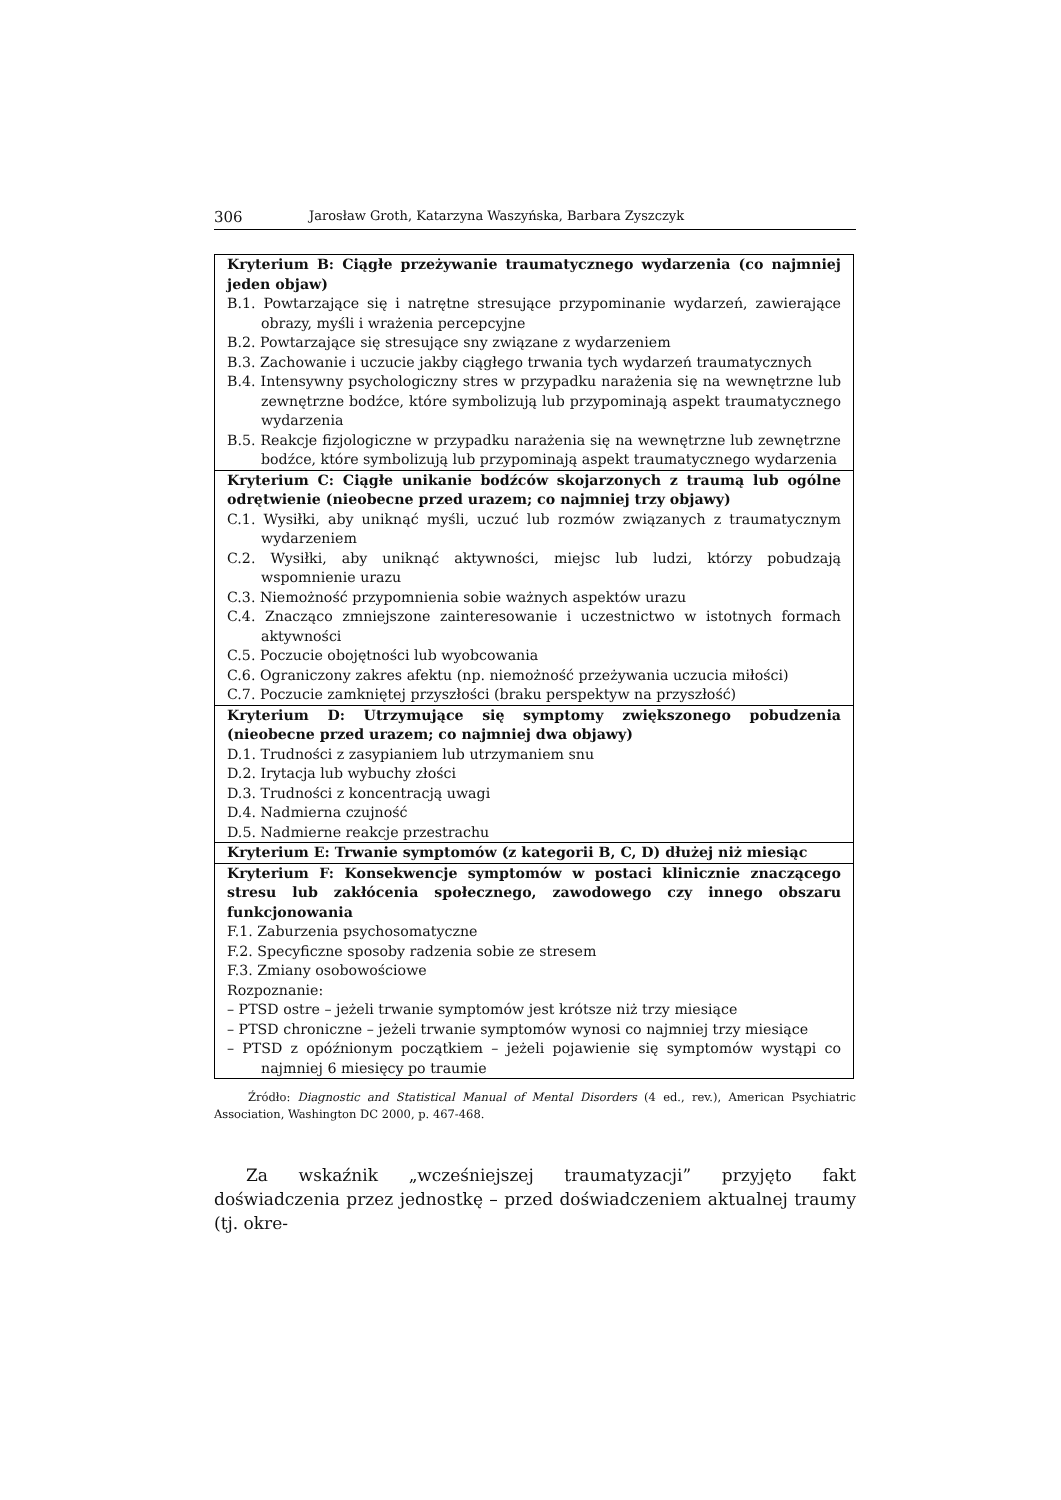306 Jarosław Groth, Katarzyna Waszyńska, Barbara Zyszczyk
| Kryterium B: Ciągłe przeżywanie traumatycznego wydarzenia (co najmniej jeden objaw) B.1. Powtarzające się i natrętne stresujące przypominanie wydarzeń, zawierające obrazy, myśli i wrażenia percepcyjne B.2. Powtarzające się stresujące sny związane z wydarzeniem B.3. Zachowanie i uczucie jakby ciągłego trwania tych wydarzeń traumatycznych B.4. Intensywny psychologiczny stres w przypadku narażenia się na wewnętrzne lub zewnętrzne bodźce, które symbolizują lub przypominają aspekt traumatycznego wydarzenia B.5. Reakcje fizjologiczne w przypadku narażenia się na wewnętrzne lub zewnętrzne bodźce, które symbolizują lub przypominają aspekt traumatycznego wydarzenia |
| Kryterium C: Ciągłe unikanie bodźców skojarzonych z traumą lub ogólne odrętwienie (nieobecne przed urazem; co najmniej trzy objawy) C.1. Wysiłki, aby uniknąć myśli, uczuć lub rozmów związanych z traumatycznym wydarzeniem C.2. Wysiłki, aby uniknąć aktywności, miejsc lub ludzi, którzy pobudzają wspomnienie urazu C.3. Niemożność przypomnienia sobie ważnych aspektów urazu C.4. Znacząco zmniejszone zainteresowanie i uczestnictwo w istotnych formach aktywności C.5. Poczucie obojętności lub wyobcowania C.6. Ograniczony zakres afektu (np. niemożność przeżywania uczucia miłości) C.7. Poczucie zamkniętej przyszłości (braku perspektyw na przyszłość) |
| Kryterium D: Utrzymujące się symptomy zwiększonego pobudzenia (nieobecne przed urazem; co najmniej dwa objawy) D.1. Trudności z zasypianiem lub utrzymaniem snu D.2. Irytacja lub wybuchy złości D.3. Trudności z koncentracją uwagi D.4. Nadmierna czujność D.5. Nadmierne reakcje przestrachu |
| Kryterium E: Trwanie symptomów (z kategorii B, C, D) dłużej niż miesiąc |
| Kryterium F: Konsekwencje symptomów w postaci klinicznie znaczącego stresu lub zakłócenia społecznego, zawodowego czy innego obszaru funkcjonowania F.1. Zaburzenia psychosomatyczne F.2. Specyficzne sposoby radzenia sobie ze stresem F.3. Zmiany osobowościowe Rozpoznanie: – PTSD ostre – jeżeli trwanie symptomów jest krótsze niż trzy miesiące – PTSD chroniczne – jeżeli trwanie symptomów wynosi co najmniej trzy miesiące – PTSD z opóźnionym początkiem – jeżeli pojawienie się symptomów wystąpi co najmniej 6 miesięcy po traumie |
Źródło: Diagnostic and Statistical Manual of Mental Disorders (4 ed., rev.), American Psychiatric Association, Washington DC 2000, p. 467-468.
Za wskaźnik „wcześniejszej traumatyzacji” przyjęto fakt doświadczenia przez jednostkę – przed doświadczeniem aktualnej traumy (tj. okre-